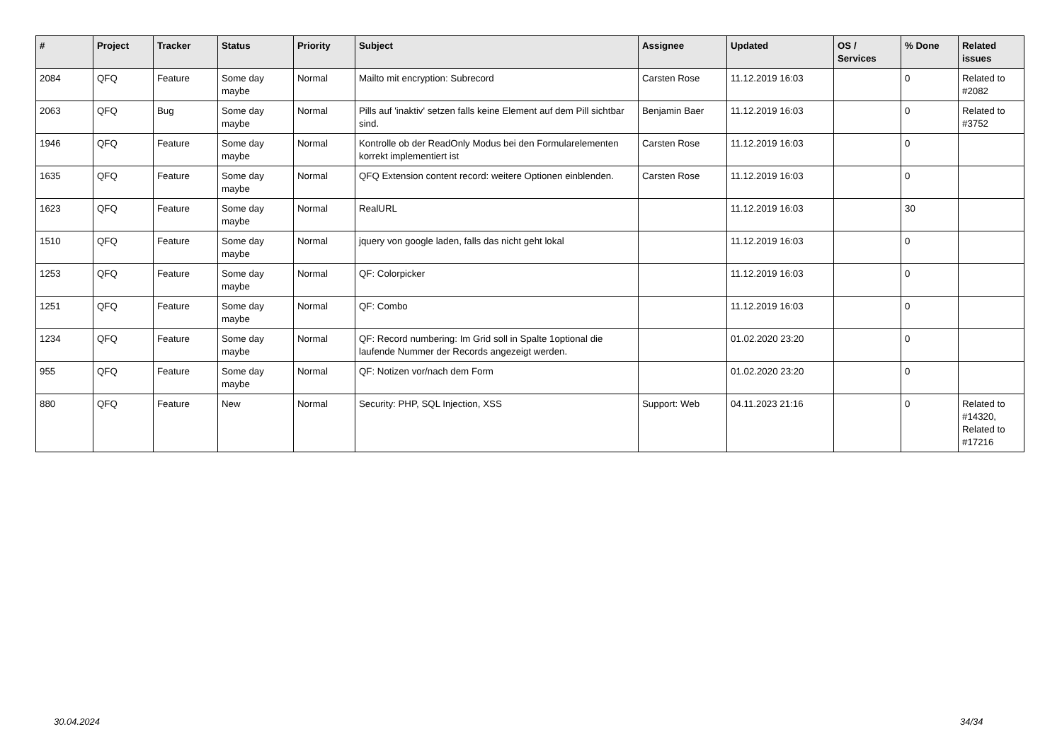| # | Project | Tracker | Status | Priority | Subject | Assignee | Updated | OS / Services | % Done | Related issues |
| --- | --- | --- | --- | --- | --- | --- | --- | --- | --- | --- |
| 2084 | QFQ | Feature | Some day maybe | Normal | Mailto mit encryption: Subrecord | Carsten Rose | 11.12.2019 16:03 | | 0 | Related to #2082 |
| 2063 | QFQ | Bug | Some day maybe | Normal | Pills auf 'inaktiv' setzen falls keine Element auf dem Pill sichtbar sind. | Benjamin Baer | 11.12.2019 16:03 | | 0 | Related to #3752 |
| 1946 | QFQ | Feature | Some day maybe | Normal | Kontrolle ob der ReadOnly Modus bei den Formularelementen korrekt implementiert ist | Carsten Rose | 11.12.2019 16:03 | | 0 | |
| 1635 | QFQ | Feature | Some day maybe | Normal | QFQ Extension content record: weitere Optionen einblenden. | Carsten Rose | 11.12.2019 16:03 | | 0 | |
| 1623 | QFQ | Feature | Some day maybe | Normal | RealURL | | 11.12.2019 16:03 | | 30 | |
| 1510 | QFQ | Feature | Some day maybe | Normal | jquery von google laden, falls das nicht geht lokal | | 11.12.2019 16:03 | | 0 | |
| 1253 | QFQ | Feature | Some day maybe | Normal | QF: Colorpicker | | 11.12.2019 16:03 | | 0 | |
| 1251 | QFQ | Feature | Some day maybe | Normal | QF: Combo | | 11.12.2019 16:03 | | 0 | |
| 1234 | QFQ | Feature | Some day maybe | Normal | QF: Record numbering: Im Grid soll in Spalte 1optional die laufende Nummer der Records angezeigt werden. | | 01.02.2020 23:20 | | 0 | |
| 955 | QFQ | Feature | Some day maybe | Normal | QF: Notizen vor/nach dem Form | | 01.02.2020 23:20 | | 0 | |
| 880 | QFQ | Feature | New | Normal | Security: PHP, SQL Injection, XSS | Support: Web | 04.11.2023 21:16 | | 0 | Related to #14320, Related to #17216 |
30.04.2024 34/34